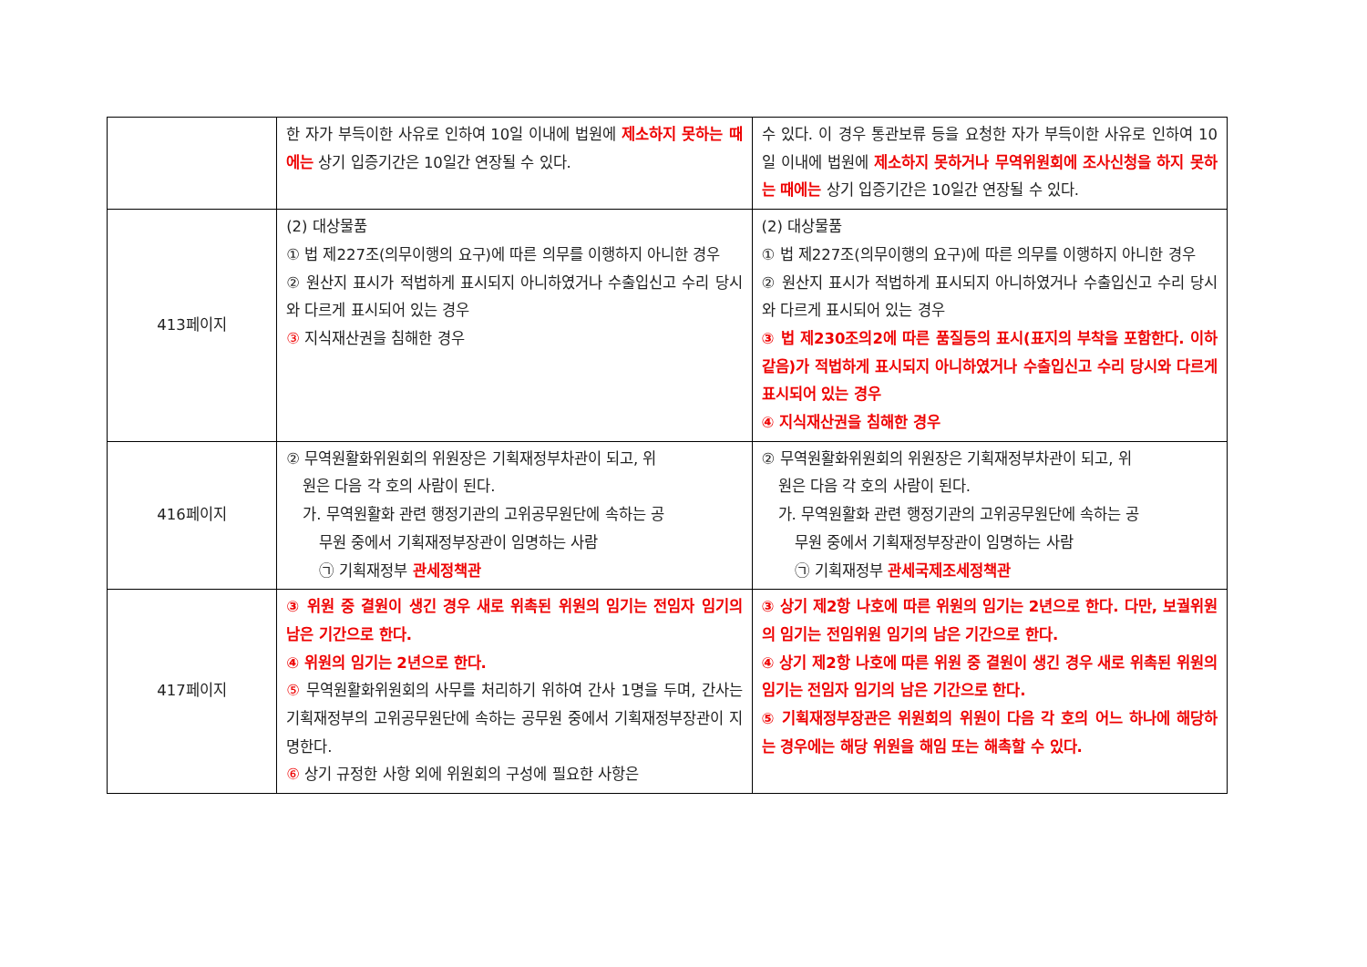| | 한 자가 부득이한 사유로 인하여 10일 이내에 법원에 제소하지 못하는 때에는 상기 입증기간은 10일간 연장될 수 있다. | 수 있다. 이 경우 통관보류 등을 요청한 자가 부득이한 사유로 인하여 10일 이내에 법원에 제소하지 못하거나 무역위원회에 조사신청을 하지 못하는 때에는 상기 입증기간은 10일간 연장될 수 있다. |
| 413페이지 | (2) 대상물품 ① 법 제227조(의무이행의 요구)에 따른 의무를 이행하지 아니한 경우 ② 원산지 표시가 적법하게 표시되지 아니하였거나 수출입신고 수리 당시와 다르게 표시되어 있는 경우 ③ 지식재산권을 침해한 경우 | (2) 대상물품 ① 법 제227조(의무이행의 요구)에 따른 의무를 이행하지 아니한 경우 ② 원산지 표시가 적법하게 표시되지 아니하였거나 수출입신고 수리 당시와 다르게 표시되어 있는 경우 ③ 법 제230조의2에 따른 품질등의 표시(표지의 부착을 포함한다. 이하 같음)가 적법하게 표시되지 아니하였거나 수출입신고 수리 당시와 다르게 표시되어 있는 경우 ④ 지식재산권을 침해한 경우 |
| 416페이지 | ② 무역원활화위원회의 위원장은 기획재정부차관이 되고, 위 원은 다음 각 호의 사람이 된다. 가. 무역원활화 관련 행정기관의 고위공무원단에 속하는 공 무원 중에서 기획재정부장관이 임명하는 사람 ㉠ 기획재정부 관세정책관 | ② 무역원활화위원회의 위원장은 기획재정부차관이 되고, 위 원은 다음 각 호의 사람이 된다. 가. 무역원활화 관련 행정기관의 고위공무원단에 속하는 공 무원 중에서 기획재정부장관이 임명하는 사람 ㉠ 기획재정부 관세국제조세정책관 |
| 417페이지 | ③ 위원 중 결원이 생긴 경우 새로 위촉된 위원의 임기는 전임자 임기의 남은 기간으로 한다. ④ 위원의 임기는 2년으로 한다. ⑤ 무역원활화위원회의 사무를 처리하기 위하여 간사 1명을 두며, 간사는 기획재정부의 고위공무원단에 속하는 공무원 중에서 기획재정부장관이 지명한다. ⑥ 상기 규정한 사항 외에 위원회의 구성에 필요한 사항은 | ③ 상기 제2항 나호에 따른 위원의 임기는 2년으로 한다. 다만, 보궐위원의 임기는 전임위원 임기의 남은 기간으로 한다. ④ 상기 제2항 나호에 따른 위원 중 결원이 생긴 경우 새로 위촉된 위원의 임기는 전임자 임기의 남은 기간으로 한다. ⑤ 기획재정부장관은 위원회의 위원이 다음 각 호의 어느 하나에 해당하는 경우에는 해당 위원을 해임 또는 해촉할 수 있다. |